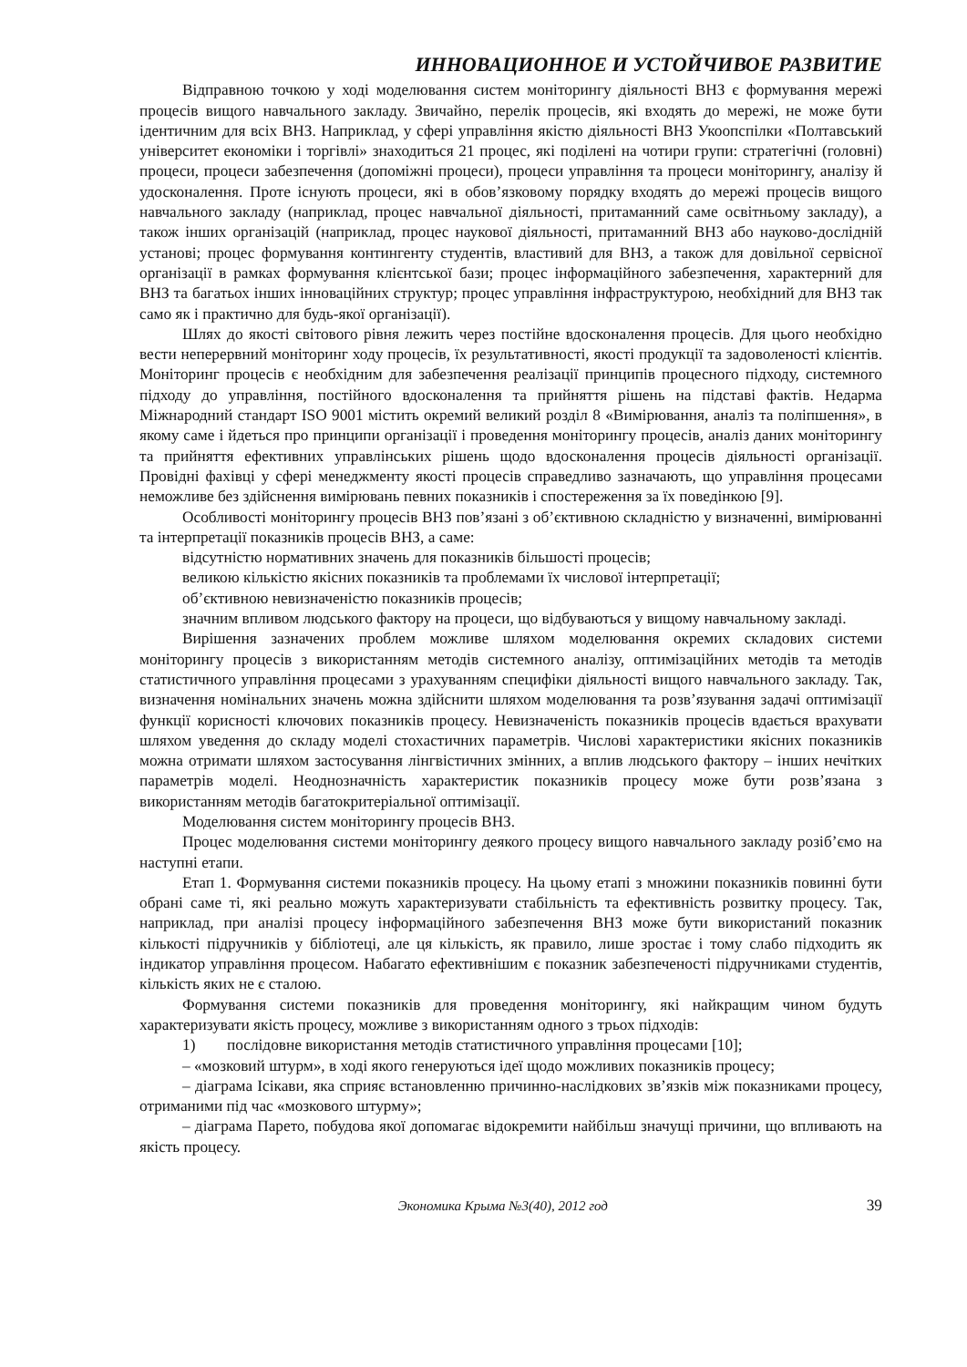ИННОВАЦИОННОЕ И УСТОЙЧИВОЕ РАЗВИТИЕ
Відправною точкою у ході моделювання систем моніторингу діяльності ВНЗ є формування мережі процесів вищого навчального закладу. Звичайно, перелік процесів, які входять до мережі, не може бути ідентичним для всіх ВНЗ. Наприклад, у сфері управління якістю діяльності ВНЗ Укоопспілки «Полтавський університет економіки і торгівлі» знаходиться 21 процес, які поділені на чотири групи: стратегічні (головні) процеси, процеси забезпечення (допоміжні процеси), процеси управління та процеси моніторингу, аналізу й удосконалення. Проте існують процеси, які в обов’язковому порядку входять до мережі процесів вищого навчального закладу (наприклад, процес навчальної діяльності, притаманний саме освітньому закладу), а також інших організацій (наприклад, процес наукової діяльності, притаманний ВНЗ або науково-дослідній установі; процес формування контингенту студентів, властивий для ВНЗ, а також для довільної сервісної організації в рамках формування клієнтської бази; процес інформаційного забезпечення, характерний для ВНЗ та багатьох інших інноваційних структур; процес управління інфраструктурою, необхідний для ВНЗ так само як і практично для будь-якої організації).
Шлях до якості світового рівня лежить через постійне вдосконалення процесів. Для цього необхідно вести неперервний моніторинг ходу процесів, їх результативності, якості продукції та задоволеності клієнтів. Моніторинг процесів є необхідним для забезпечення реалізації принципів процесного підходу, системного підходу до управління, постійного вдосконалення та прийняття рішень на підставі фактів. Недарма Міжнародний стандарт ISO 9001 містить окремий великий розділ 8 «Вимірювання, аналіз та поліпшення», в якому саме і йдеться про принципи організації і проведення моніторингу процесів, аналіз даних моніторингу та прийняття ефективних управлінських рішень щодо вдосконалення процесів діяльності організації. Провідні фахівці у сфері менеджменту якості процесів справедливо зазначають, що управління процесами неможливе без здійснення вимірювань певних показників і спостереження за їх поведінкою [9].
Особливості моніторингу процесів ВНЗ пов’язані з об’єктивною складністю у визначенні, вимірюванні та інтерпретації показників процесів ВНЗ, а саме:
відсутністю нормативних значень для показників більшості процесів;
великою кількістю якісних показників та проблемами їх числової інтерпретації;
об’єктивною невизначеністю показників процесів;
значним впливом людського фактору на процеси, що відбуваються у вищому навчальному закладі.
Вирішення зазначених проблем можливе шляхом моделювання окремих складових системи моніторингу процесів з використанням методів системного аналізу, оптимізаційних методів та методів статистичного управління процесами з урахуванням специфіки діяльності вищого навчального закладу. Так, визначення номінальних значень можна здійснити шляхом моделювання та розв’язування задачі оптимізації функції корисності ключових показників процесу. Невизначеність показників процесів вдається врахувати шляхом уведення до складу моделі стохастичних параметрів. Числові характеристики якісних показників можна отримати шляхом застосування лінгвістичних змінних, а вплив людського фактору – інших нечітких параметрів моделі. Неоднозначність характеристик показників процесу може бути розв’язана з використанням методів багатокритеріальної оптимізації.
Моделювання систем моніторингу процесів ВНЗ.
Процес моделювання системи моніторингу деякого процесу вищого навчального закладу розіб’ємо на наступні етапи.
Етап 1. Формування системи показників процесу. На цьому етапі з множини показників повинні бути обрані саме ті, які реально можуть характеризувати стабільність та ефективність розвитку процесу. Так, наприклад, при аналізі процесу інформаційного забезпечення ВНЗ може бути використаний показник кількості підручників у бібліотеці, але ця кількість, як правило, лише зростає і тому слабо підходить як індикатор управління процесом. Набагато ефективнішим є показник забезпеченості підручниками студентів, кількість яких не є сталою.
Формування системи показників для проведення моніторингу, які найкращим чином будуть характеризувати якість процесу, можливе з використанням одного з трьох підходів:
1) послідовне використання методів статистичного управління процесами [10];
– «мозковий штурм», в ході якого генеруються ідеї щодо можливих показників процесу;
– діаграма Ісікави, яка сприяє встановленню причинно-наслідкових зв’язків між показниками процесу, отриманими під час «мозкового штурму»;
– діаграма Парето, побудова якої допомагає відокремити найбільш значущі причини, що впливають на якість процесу.
Экономика Крыма №3(40), 2012 год 39